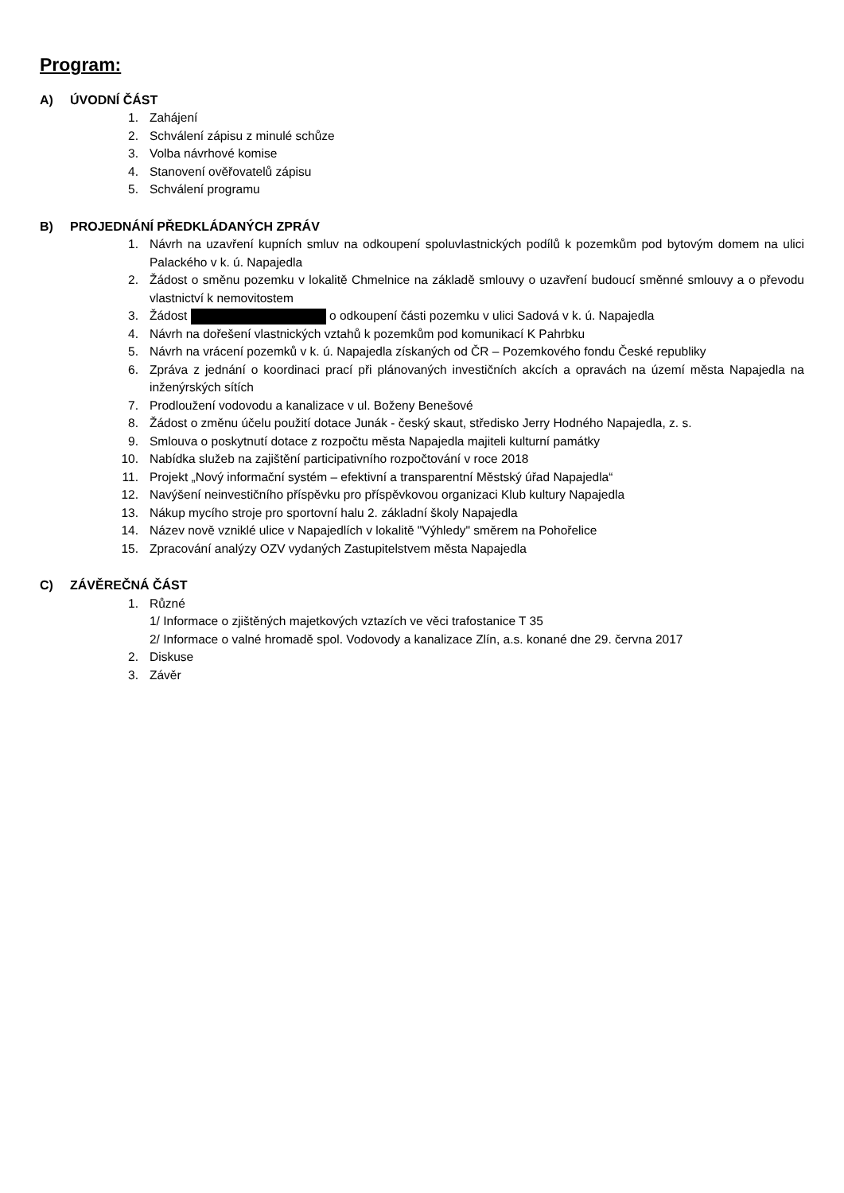Program:
A) ÚVODNÍ ČÁST
1. Zahájení
2. Schválení zápisu z minulé schůze
3. Volba návrhové komise
4. Stanovení ověřovatelů zápisu
5. Schválení programu
B) PROJEDNÁNÍ PŘEDKLÁDANÝCH ZPRÁV
1. Návrh na uzavření kupních smluv na odkoupení spoluvlastnických podílů k pozemkům pod bytovým domem na ulici Palackého v k. ú. Napajedla
2. Žádost o směnu pozemku v lokalitě Chmelnice na základě smlouvy o uzavření budoucí směnné smlouvy a o převodu vlastnictví k nemovitostem
3. Žádost o odkoupení části pozemku v ulici Sadová v k. ú. Napajedla
4. Návrh na dořešení vlastnických vztahů k pozemkům pod komunikací K Pahrbku
5. Návrh na vrácení pozemků v k. ú. Napajedla získaných od ČR – Pozemkového fondu České republiky
6. Zpráva z jednání o koordinaci prací při plánovaných investičních akcích a opravách na území města Napajedla na inženýrských sítích
7. Prodloužení vodovodu a kanalizace v ul. Boženy Benešové
8. Žádost o změnu účelu použití dotace Junák - český skaut, středisko Jerry Hodného Napajedla, z. s.
9. Smlouva o poskytnutí dotace z rozpočtu města Napajedla majiteli kulturní památky
10. Nabídka služeb na zajištění participativního rozpočtování v roce 2018
11. Projekt „Nový informační systém – efektivní a transparentní Městský úřad Napajedla“
12. Navýšení neinvestičního příspěvku pro příspěvkovou organizaci Klub kultury Napajedla
13. Nákup mycího stroje pro sportovní halu 2. základní školy Napajedla
14. Název nově vzniklé ulice v Napajedlích v lokalitě "Výhledy" směrem na Pohořelice
15. Zpracování analýzy OZV vydaných Zastupitelstvem města Napajedla
C) ZÁVĚREČNÁ ČÁST
1. Různé
1/ Informace o zjištěných majetkových vztazích ve věci trafostanice T 35
2/ Informace o valné hromadě spol. Vodovody a kanalizace Zlín, a.s. konané dne 29. června 2017
2. Diskuse
3. Závěr